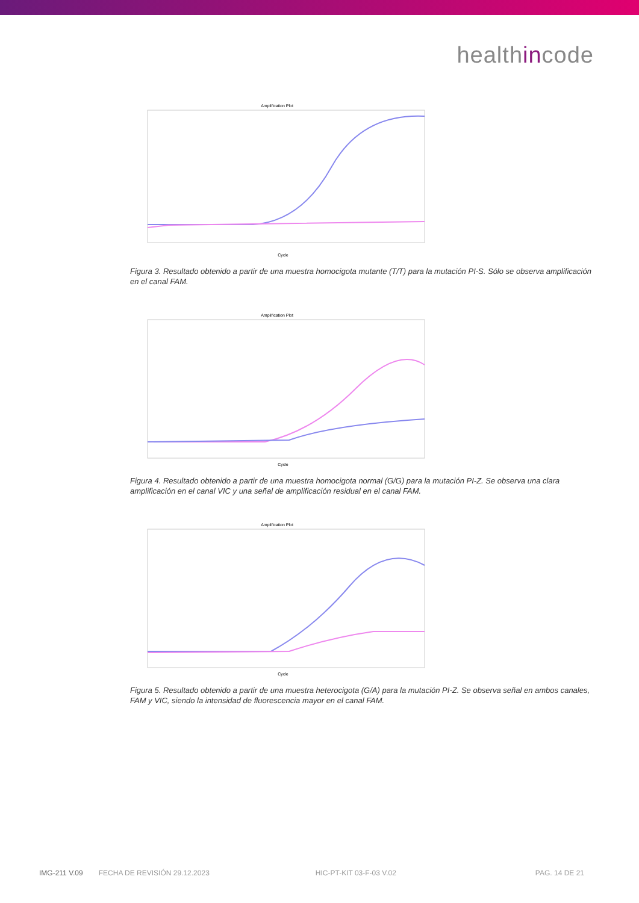healthincode
Amplification Plot
Cycle
Figura 3. Resultado obtenido a partir de una muestra homocigota mutante (T/T) para la mutación PI-S. Sólo se observa amplificación en el canal FAM.
Amplification Plot
Cycle
Figura 4. Resultado obtenido a partir de una muestra homocigota normal (G/G) para la mutación PI-Z. Se observa una clara amplificación en el canal VIC y una señal de amplificación residual en el canal FAM.
Amplification Plot
Cycle
Figura 5. Resultado obtenido a partir de una muestra heterocigota (G/A) para la mutación PI-Z. Se observa señal en ambos canales, FAM y VIC, siendo la intensidad de fluorescencia mayor en el canal FAM.
IMG-211 V.09 FECHA DE REVISIÓN 29.12.2023 HIC-PT-KIT 03-F-03 V.02 PAG. 14 DE 21